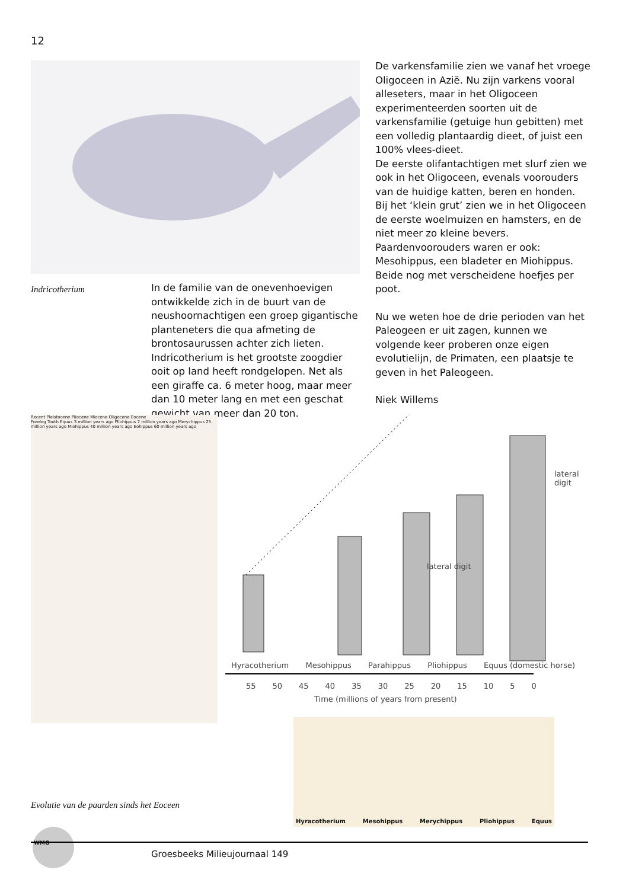12
Indricotherium
In de familie van de onevenhoevigen ontwikkelde zich in de buurt van de neushoornachtigen een groep gigantische planteneters die qua afmeting de brontosaurussen achter zich lieten. Indricotherium is het grootste zoogdier ooit op land heeft rondgelopen. Net als een giraffe ca. 6 meter hoog, maar meer dan 10 meter lang en met een geschat gewicht van meer dan 20 ton.
De varkensfamilie zien we vanaf het vroege Oligoceen in Azië. Nu zijn varkens vooral alleseters, maar in het Oligoceen experimenteerden soorten uit de varkensfamilie (getuige hun gebitten) met een volledig plantaardig dieet, of juist een 100% vlees-dieet.
De eerste olifantachtigen met slurf zien we ook in het Oligoceen, evenals voorouders van de huidige katten, beren en honden.
Bij het ‘klein grut’ zien we in het Oligoceen de eerste woelmuizen en hamsters, en de niet meer zo kleine bevers.
Paardenvoorouders waren er ook: Mesohippus, een bladeter en Miohippus. Beide nog met verscheidene hoefjes per poot.
Nu we weten hoe de drie perioden van het Paleogeen er uit zagen, kunnen we volgende keer proberen onze eigen evolutielijn, de Primaten, een plaatsje te geven in het Paleogeen.
Niek Willems
Recent Pleistocene Pliocene Miocene Oligocene Eocene
Foreleg Tooth Equus 3 million years ago Pliohippus 7 million years ago Merychippus 25 million years ago Miohippus 40 million years ago Eohippus 60 million years ago
lateral digit
lateral digit
Hyracotherium Mesohippus Parahippus Pliohippus Equus (domestic horse)
55 50 45 40 35 30 25 20 15 10 5 0
Time (millions of years from present)
Hyracotherium Mesohippus Merychippus Pliohippus Equus
Evolutie van de paarden sinds het Eoceen
WMG
Groesbeeks Milieujournaal 149